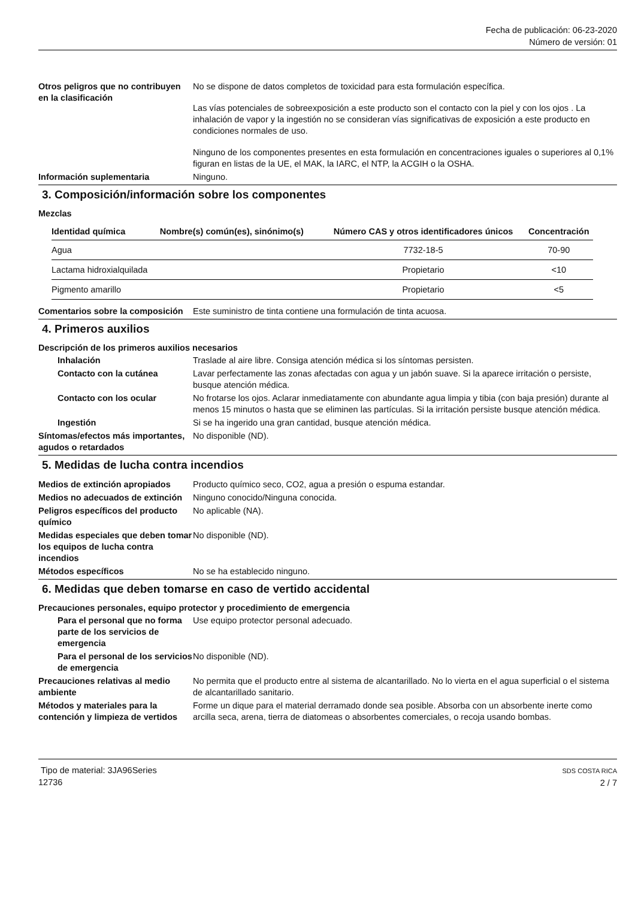Fecha de publicación: 06-23-2020
Número de versión: 01
Otros peligros que no contribuyen en la clasificación
No se dispone de datos completos de toxicidad para esta formulación específica.
Las vías potenciales de sobreexposición a este producto son el contacto con la piel y con los ojos . La inhalación de vapor y la ingestión no se consideran vías significativas de exposición a este producto en condiciones normales de uso.
Ninguno de los componentes presentes en esta formulación en concentraciones iguales o superiores al 0,1% figuran en listas de la UE, el MAK, la IARC, el NTP, la ACGIH o la OSHA.
Información suplementaria Ninguno.
3. Composición/información sobre los componentes
Mezclas
| Identidad química | Nombre(s) común(es), sinónimo(s) | Número CAS y otros identificadores únicos | Concentración |
| --- | --- | --- | --- |
| Agua | | 7732-18-5 | 70-90 |
| Lactama hidroxialquilada | | Propietario | <10 |
| Pigmento amarillo | | Propietario | <5 |
Comentarios sobre la composición
Este suministro de tinta contiene una formulación de tinta acuosa.
4. Primeros auxilios
Descripción de los primeros auxilios necesarios
Inhalación Traslade al aire libre. Consiga atención médica si los síntomas persisten.
Contacto con la cutánea Lavar perfectamente las zonas afectadas con agua y un jabón suave. Si la aparece irritación o persiste, busque atención médica.
Contacto con los ocular No frotarse los ojos. Aclarar inmediatamente con abundante agua limpia y tibia (con baja presión) durante al menos 15 minutos o hasta que se eliminen las partículas. Si la irritación persiste busque atención médica.
Ingestión Si se ha ingerido una gran cantidad, busque atención médica.
Síntomas/efectos más importantes, agudos o retardados
No disponible (ND).
5. Medidas de lucha contra incendios
Medios de extinción apropiados
Producto químico seco, CO2, agua a presión o espuma estandar.
Medios no adecuados de extinción
Ninguno conocido/Ninguna conocida.
Peligros específicos del producto químico
No aplicable (NA).
Medidas especiales que deben tomar los equipos de lucha contra incendios
No disponible (ND).
Métodos específicos No se ha establecido ninguno.
6. Medidas que deben tomarse en caso de vertido accidental
Precauciones personales, equipo protector y procedimiento de emergencia
Para el personal que no forma parte de los servicios de emergencia
Use equipo protector personal adecuado.
Para el personal de los servicios de emergencia
No disponible (ND).
Precauciones relativas al medio ambiente
No permita que el producto entre al sistema de alcantarillado. No lo vierta en el agua superficial o el sistema de alcantarillado sanitario.
Métodos y materiales para la contención y limpieza de vertidos
Forme un dique para el material derramado donde sea posible. Absorba con un absorbente inerte como arcilla seca, arena, tierra de diatomeas o absorbentes comerciales, o recoja usando bombas.
Tipo de material: 3JA96Series
12736
SDS COSTA RICA
2 / 7